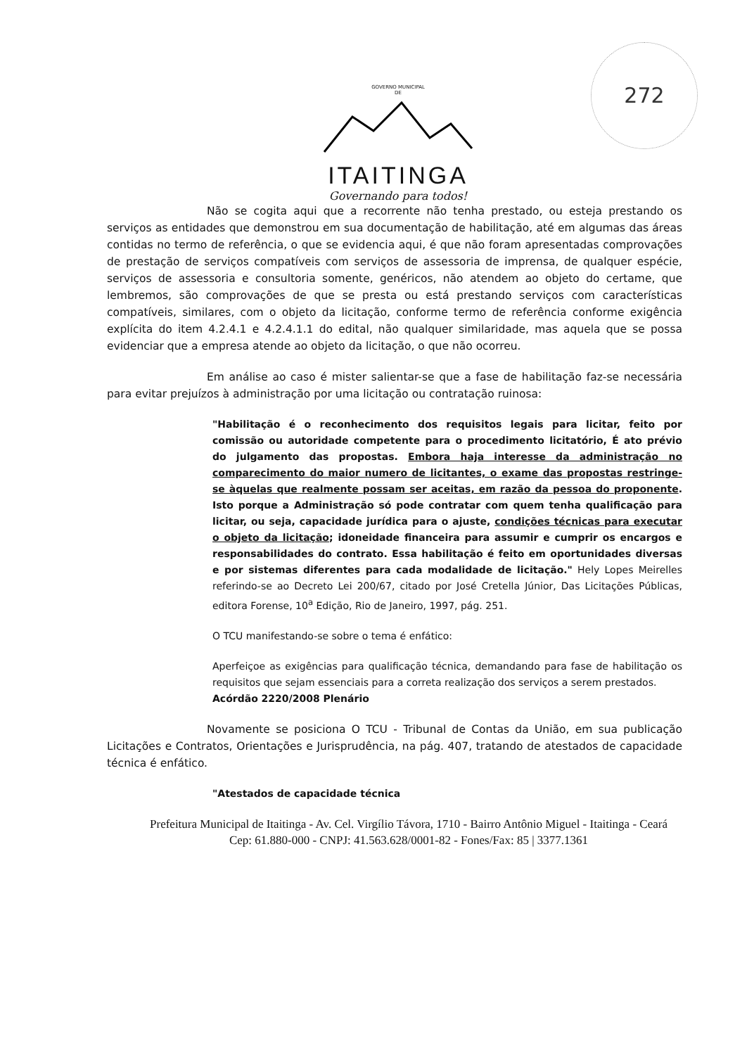272
GOVERNO MUNICIPAL
DE
ITAITINGA
Governando para todos!
Não se cogita aqui que a recorrente não tenha prestado, ou esteja prestando os serviços as entidades que demonstrou em sua documentação de habilitação, até em algumas das áreas contidas no termo de referência, o que se evidencia aqui, é que não foram apresentadas comprovações de prestação de serviços compatíveis com serviços de assessoria de imprensa, de qualquer espécie, serviços de assessoria e consultoria somente, genéricos, não atendem ao objeto do certame, que lembremos, são comprovações de que se presta ou está prestando serviços com características compatíveis, similares, com o objeto da licitação, conforme termo de referência conforme exigência explícita do item 4.2.4.1 e 4.2.4.1.1 do edital, não qualquer similaridade, mas aquela que se possa evidenciar que a empresa atende ao objeto da licitação, o que não ocorreu.
Em análise ao caso é mister salientar-se que a fase de habilitação faz-se necessária para evitar prejuízos à administração por uma licitação ou contratação ruinosa:
"Habilitação é o reconhecimento dos requisitos legais para licitar, feito por comissão ou autoridade competente para o procedimento licitatório, É ato prévio do julgamento das propostas. Embora haja interesse da administração no comparecimento do maior numero de licitantes, o exame das propostas restringe-se àquelas que realmente possam ser aceitas, em razão da pessoa do proponente. Isto porque a Administração só pode contratar com quem tenha qualificação para licitar, ou seja, capacidade jurídica para o ajuste, condições técnicas para executar o objeto da licitação; idoneidade financeira para assumir e cumprir os encargos e responsabilidades do contrato. Essa habilitação é feito em oportunidades diversas e por sistemas diferentes para cada modalidade de licitação." Hely Lopes Meirelles referindo-se ao Decreto Lei 200/67, citado por José Cretella Júnior, Das Licitações Públicas, editora Forense, 10<sup>a</sup> Edição, Rio de Janeiro, 1997, pág. 251.
O TCU manifestando-se sobre o tema é enfático:
Aperfeiçoe as exigências para qualificação técnica, demandando para fase de habilitação os requisitos que sejam essenciais para a correta realização dos serviços a serem prestados.
Acórdão 2220/2008 Plenário
Novamente se posiciona O TCU - Tribunal de Contas da União, em sua publicação Licitações e Contratos, Orientações e Jurisprudência, na pág. 407, tratando de atestados de capacidade técnica é enfático.
"Atestados de capacidade técnica
Prefeitura Municipal de Itaitinga - Av. Cel. Virgílio Távora, 1710 - Bairro Antônio Miguel - Itaitinga - Ceará
Cep: 61.880-000 - CNPJ: 41.563.628/0001-82 - Fones/Fax: 85 | 3377.1361